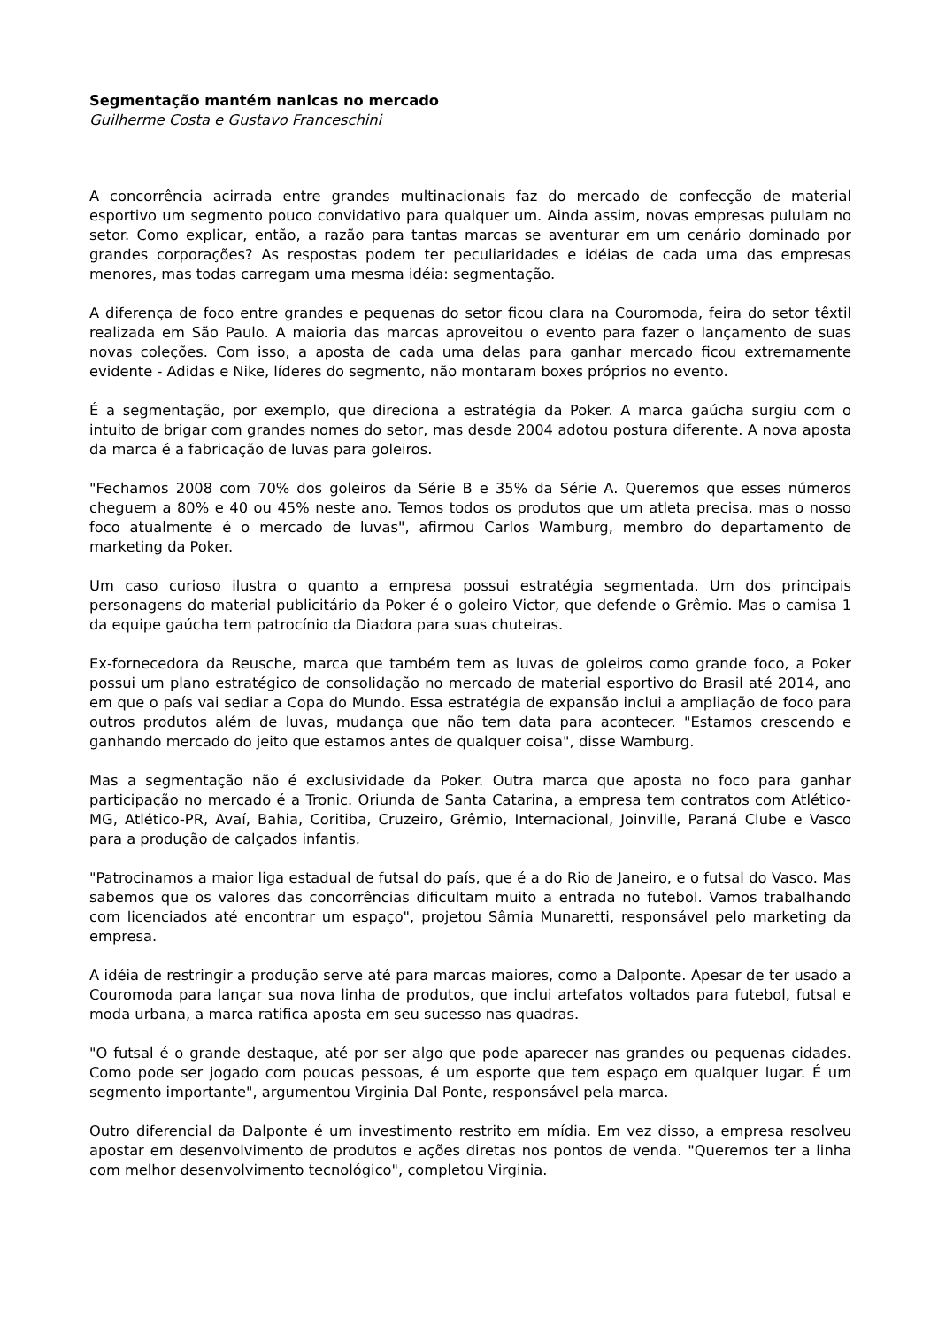Segmentação mantém nanicas no mercado
Guilherme Costa e Gustavo Franceschini
A concorrência acirrada entre grandes multinacionais faz do mercado de confecção de material esportivo um segmento pouco convidativo para qualquer um. Ainda assim, novas empresas pululam no setor. Como explicar, então, a razão para tantas marcas se aventurar em um cenário dominado por grandes corporações? As respostas podem ter peculiaridades e idéias de cada uma das empresas menores, mas todas carregam uma mesma idéia: segmentação.
A diferença de foco entre grandes e pequenas do setor ficou clara na Couromoda, feira do setor têxtil realizada em São Paulo. A maioria das marcas aproveitou o evento para fazer o lançamento de suas novas coleções. Com isso, a aposta de cada uma delas para ganhar mercado ficou extremamente evidente - Adidas e Nike, líderes do segmento, não montaram boxes próprios no evento.
É a segmentação, por exemplo, que direciona a estratégia da Poker. A marca gaúcha surgiu com o intuito de brigar com grandes nomes do setor, mas desde 2004 adotou postura diferente. A nova aposta da marca é a fabricação de luvas para goleiros.
"Fechamos 2008 com 70% dos goleiros da Série B e 35% da Série A. Queremos que esses números cheguem a 80% e 40 ou 45% neste ano. Temos todos os produtos que um atleta precisa, mas o nosso foco atualmente é o mercado de luvas", afirmou Carlos Wamburg, membro do departamento de marketing da Poker.
Um caso curioso ilustra o quanto a empresa possui estratégia segmentada. Um dos principais personagens do material publicitário da Poker é o goleiro Victor, que defende o Grêmio. Mas o camisa 1 da equipe gaúcha tem patrocínio da Diadora para suas chuteiras.
Ex-fornecedora da Reusche, marca que também tem as luvas de goleiros como grande foco, a Poker possui um plano estratégico de consolidação no mercado de material esportivo do Brasil até 2014, ano em que o país vai sediar a Copa do Mundo. Essa estratégia de expansão inclui a ampliação de foco para outros produtos além de luvas, mudança que não tem data para acontecer. "Estamos crescendo e ganhando mercado do jeito que estamos antes de qualquer coisa", disse Wamburg.
Mas a segmentação não é exclusividade da Poker. Outra marca que aposta no foco para ganhar participação no mercado é a Tronic. Oriunda de Santa Catarina, a empresa tem contratos com Atlético-MG, Atlético-PR, Avaí, Bahia, Coritiba, Cruzeiro, Grêmio, Internacional, Joinville, Paraná Clube e Vasco para a produção de calçados infantis.
"Patrocinamos a maior liga estadual de futsal do país, que é a do Rio de Janeiro, e o futsal do Vasco. Mas sabemos que os valores das concorrências dificultam muito a entrada no futebol. Vamos trabalhando com licenciados até encontrar um espaço", projetou Sâmia Munaretti, responsável pelo marketing da empresa.
A idéia de restringir a produção serve até para marcas maiores, como a Dalponte. Apesar de ter usado a Couromoda para lançar sua nova linha de produtos, que inclui artefatos voltados para futebol, futsal e moda urbana, a marca ratifica aposta em seu sucesso nas quadras.
"O futsal é o grande destaque, até por ser algo que pode aparecer nas grandes ou pequenas cidades. Como pode ser jogado com poucas pessoas, é um esporte que tem espaço em qualquer lugar. É um segmento importante", argumentou Virginia Dal Ponte, responsável pela marca.
Outro diferencial da Dalponte é um investimento restrito em mídia. Em vez disso, a empresa resolveu apostar em desenvolvimento de produtos e ações diretas nos pontos de venda. "Queremos ter a linha com melhor desenvolvimento tecnológico", completou Virginia.